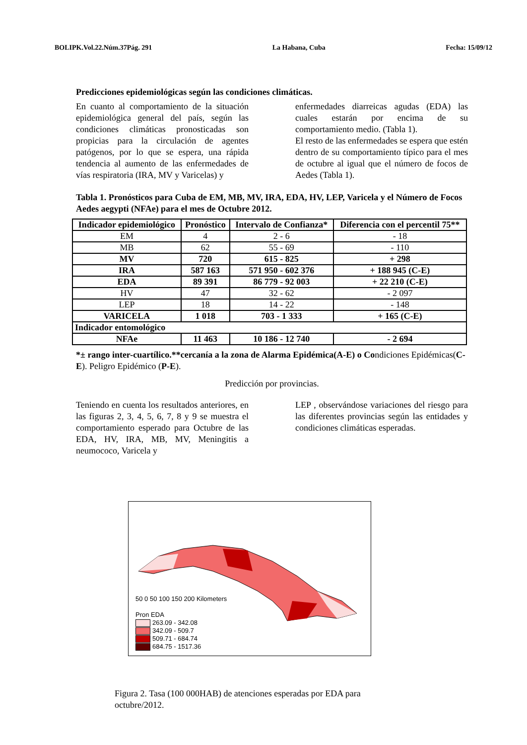BOLIPK.Vol.22.Núm.37Pág. 291 La Habana, Cuba Fecha: 15/09/12
Predicciones epidemiológicas según las condiciones climáticas.
En cuanto al comportamiento de la situación epidemiológica general del país, según las condiciones climáticas pronosticadas son propicias para la circulación de agentes patógenos, por lo que se espera, una rápida tendencia al aumento de las enfermedades de vías respiratoria (IRA, MV y Varicelas) y
enfermedades diarreicas agudas (EDA) las cuales estarán por encima de su comportamiento medio. (Tabla 1).
El resto de las enfermedades se espera que estén dentro de su comportamiento típico para el mes de octubre al igual que el número de focos de Aedes (Tabla 1).
Tabla 1. Pronósticos para Cuba de EM, MB, MV, IRA, EDA, HV, LEP, Varicela y el Número de Focos Aedes aegypti (NFAe) para el mes de Octubre 2012.
| Indicador epidemiológico | Pronóstico | Intervalo de Confianza* | Diferencia con el percentil 75** |
| --- | --- | --- | --- |
| EM | 4 | 2 - 6 | - 18 |
| MB | 62 | 55 - 69 | - 110 |
| MV | 720 | 615 - 825 | + 298 |
| IRA | 587 163 | 571 950 - 602 376 | + 188 945 (C-E) |
| EDA | 89 391 | 86 779 - 92 003 | + 22 210 (C-E) |
| HV | 47 | 32 - 62 | - 2 097 |
| LEP | 18 | 14 - 22 | - 148 |
| VARICELA | 1 018 | 703 - 1 333 | + 165 (C-E) |
| Indicador entomológico | | | |
| NFAe | 11 463 | 10 186 - 12 740 | - 2 694 |
*± rango inter-cuartílico.**cercanía a la zona de Alarma Epidémica(A-E) o Condiciones Epidémicas(C-E). Peligro Epidémico (P-E).
Predicción por provincias.
Teniendo en cuenta los resultados anteriores, en las figuras 2, 3, 4, 5, 6, 7, 8 y 9 se muestra el comportamiento esperado para Octubre de las EDA, HV, IRA, MB, MV, Meningitis a neumococo, Varicela y
LEP , observándose variaciones del riesgo para las diferentes provincias según las entidades y condiciones climáticas esperadas.
50 0 50 100 150 200 Kilometers
Pron EDA
263.09 - 342.08
342.09 - 509.7
509.71 - 684.74
684.75 - 1517.36
Figura 2. Tasa (100 000HAB) de atenciones esperadas por EDA para octubre/2012.